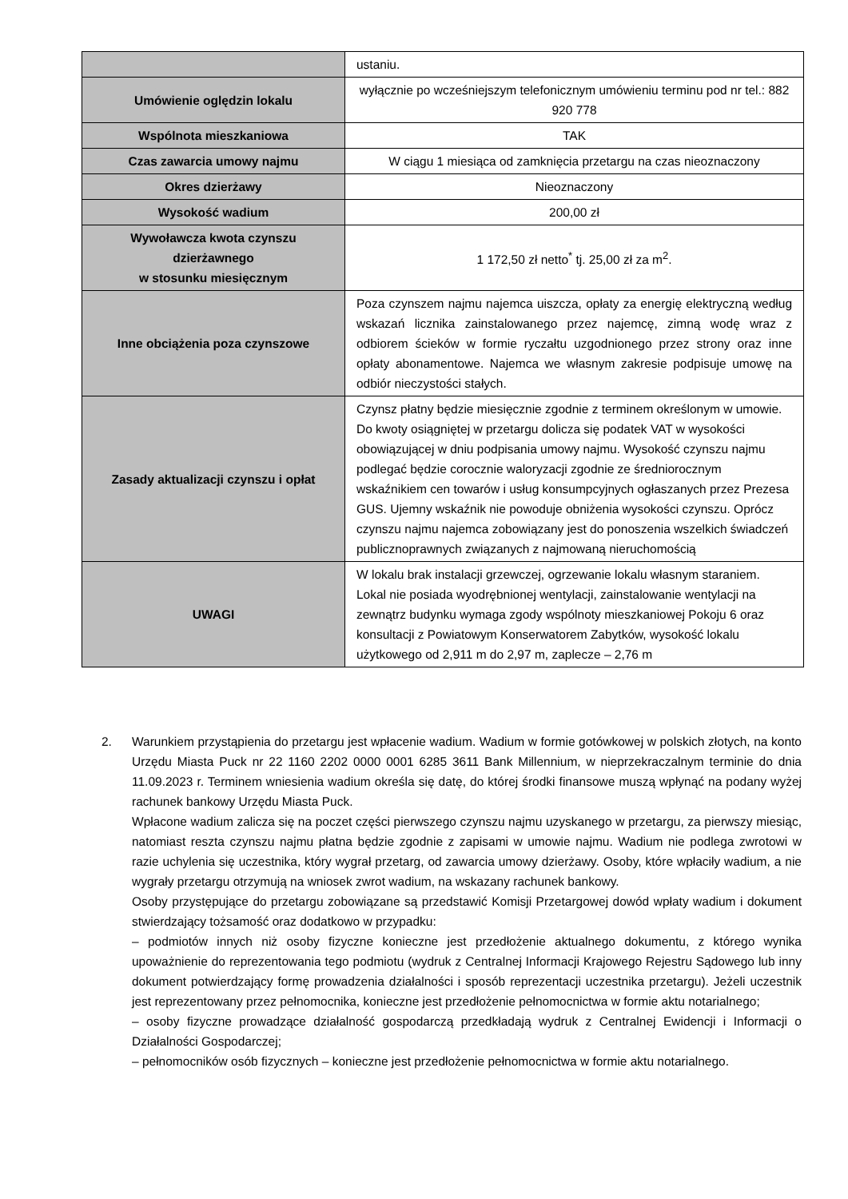| | ustaniu. |
| Umówienie oględzin lokalu | wyłącznie po wcześniejszym telefonicznym umówieniu terminu pod nr tel.: 882 920 778 |
| Wspólnota mieszkaniowa | TAK |
| Czas zawarcia umowy najmu | W ciągu 1 miesiąca od zamknięcia przetargu na czas nieoznaczony |
| Okres dzierżawy | Nieoznaczony |
| Wysokość wadium | 200,00 zł |
| Wywoławcza kwota czynszu dzierżawnego w stosunku miesięcznym | 1 172,50 zł netto<sup>*</sup> tj. 25,00 zł za m<sup>2</sup>. |
| Inne obciążenia poza czynszowe | Poza czynszem najmu najemca uiszcza, opłaty za energię elektryczną według wskazań licznika zainstalowanego przez najemcę, zimną wodę wraz z odbiorem ścieków w formie ryczałtu uzgodnionego przez strony oraz inne opłaty abonamentowe. Najemca we własnym zakresie podpisuje umowę na odbiór nieczystości stałych. |
| Zasady aktualizacji czynszu i opłat | Czynsz płatny będzie miesięcznie zgodnie z terminem określonym w umowie. Do kwoty osiągniętej w przetargu dolicza się podatek VAT w wysokości obowiązującej w dniu podpisania umowy najmu. Wysokość czynszu najmu podlegać będzie corocznie waloryzacji zgodnie ze średniorocznym wskaźnikiem cen towarów i usług konsumpcyjnych ogłaszanych przez Prezesa GUS. Ujemny wskaźnik nie powoduje obniżenia wysokości czynszu. Oprócz czynszu najmu najemca zobowiązany jest do ponoszenia wszelkich świadczeń publicznoprawnych związanych z najmowaną nieruchomością |
| UWAGI | W lokalu brak instalacji grzewczej, ogrzewanie lokalu własnym staraniem. Lokal nie posiada wyodrębnionej wentylacji, zainstalowanie wentylacji na zewnątrz budynku wymaga zgody wspólnoty mieszkaniowej Pokoju 6 oraz konsultacji z Powiatowym Konserwatorem Zabytków, wysokość lokalu użytkowego od 2,911 m do 2,97 m, zaplecze – 2,76 m |
2. Warunkiem przystąpienia do przetargu jest wpłacenie wadium. Wadium w formie gotówkowej w polskich złotych, na konto Urzędu Miasta Puck nr 22 1160 2202 0000 0001 6285 3611 Bank Millennium, w nieprzekraczalnym terminie do dnia 11.09.2023 r. Terminem wniesienia wadium określa się datę, do której środki finansowe muszą wpłynąć na podany wyżej rachunek bankowy Urzędu Miasta Puck.
Wpłacone wadium zalicza się na poczet części pierwszego czynszu najmu uzyskanego w przetargu, za pierwszy miesiąc, natomiast reszta czynszu najmu płatna będzie zgodnie z zapisami w umowie najmu. Wadium nie podlega zwrotowi w razie uchylenia się uczestnika, który wygrał przetarg, od zawarcia umowy dzierżawy. Osoby, które wpłaciły wadium, a nie wygrały przetargu otrzymują na wniosek zwrot wadium, na wskazany rachunek bankowy.
Osoby przystępujące do przetargu zobowiązane są przedstawić Komisji Przetargowej dowód wpłaty wadium i dokument stwierdzający tożsamość oraz dodatkowo w przypadku:
– podmiotów innych niż osoby fizyczne konieczne jest przedłożenie aktualnego dokumentu, z którego wynika upoważnienie do reprezentowania tego podmiotu (wydruk z Centralnej Informacji Krajowego Rejestru Sądowego lub inny dokument potwierdzający formę prowadzenia działalności i sposób reprezentacji uczestnika przetargu). Jeżeli uczestnik jest reprezentowany przez pełnomocnika, konieczne jest przedłożenie pełnomocnictwa w formie aktu notarialnego;
– osoby fizyczne prowadzące działalność gospodarczą przedkładają wydruk z Centralnej Ewidencji i Informacji o Działalności Gospodarczej;
– pełnomocników osób fizycznych – konieczne jest przedłożenie pełnomocnictwa w formie aktu notarialnego.